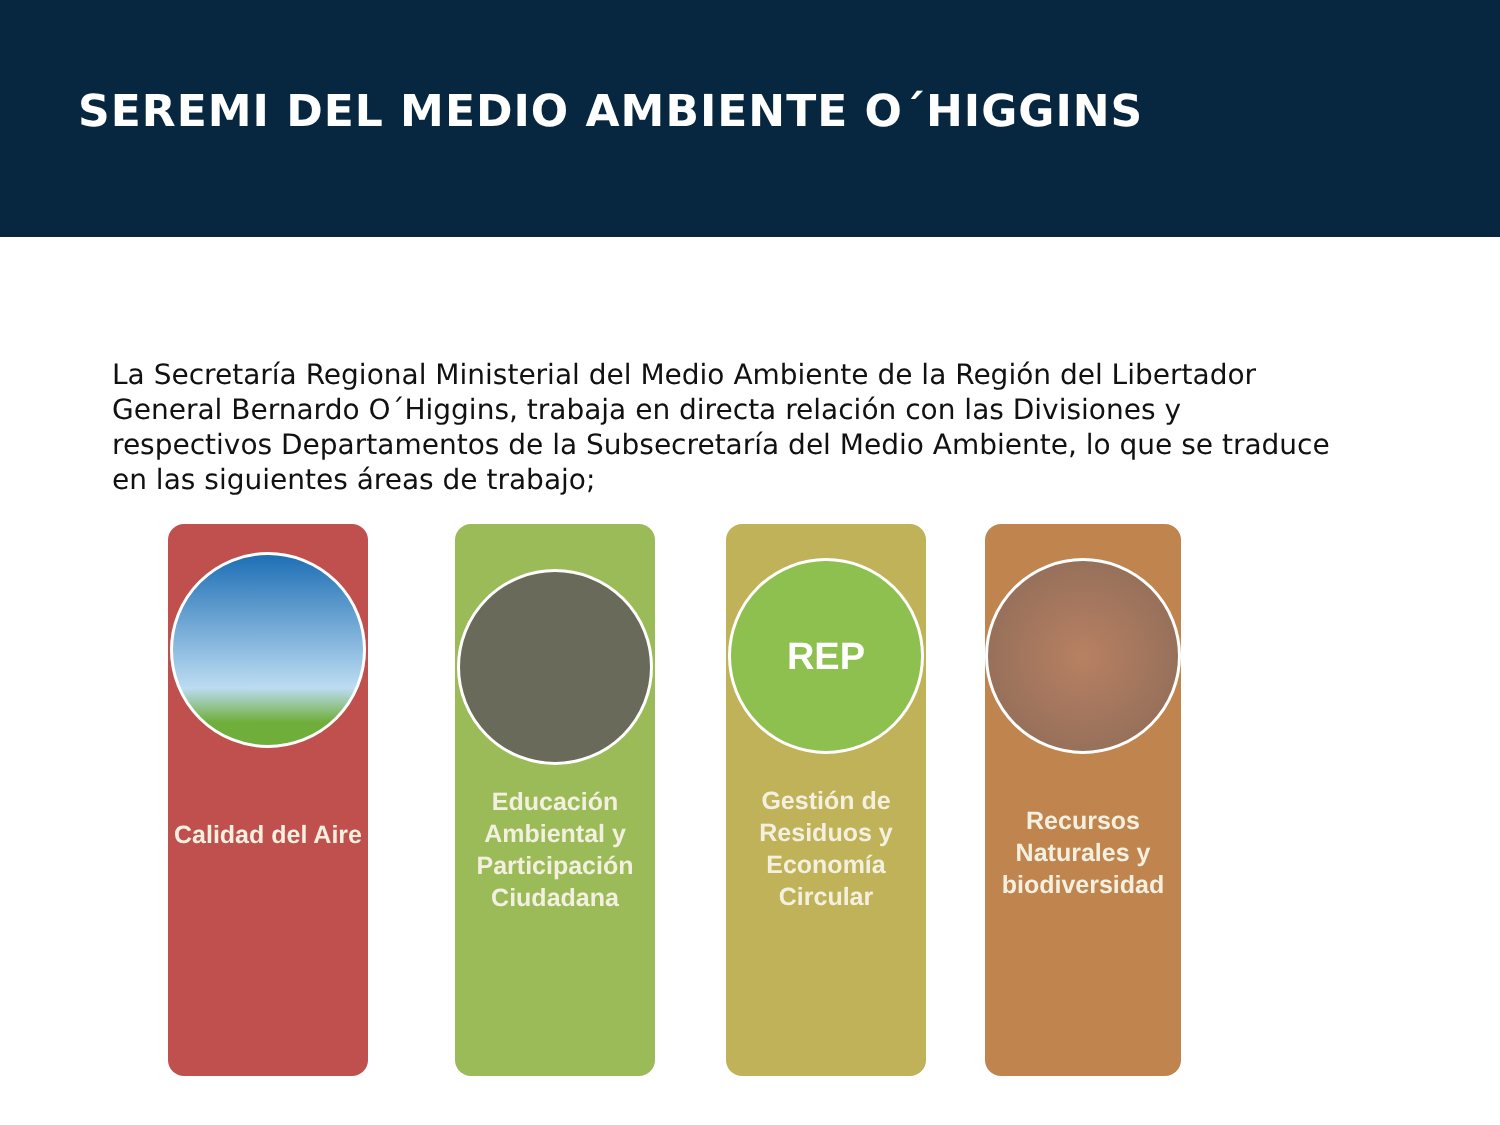SEREMI DEL MEDIO AMBIENTE O´HIGGINS
La Secretaría Regional Ministerial del Medio Ambiente de la Región del Libertador General Bernardo O´Higgins, trabaja en directa relación con las Divisiones y respectivos Departamentos de la Subsecretaría del Medio Ambiente, lo que se traduce en las siguientes áreas de trabajo;
Calidad del Aire
Educación Ambiental y Participación Ciudadana
REP
Gestión de Residuos y Economía Circular
Recursos Naturales y biodiversidad